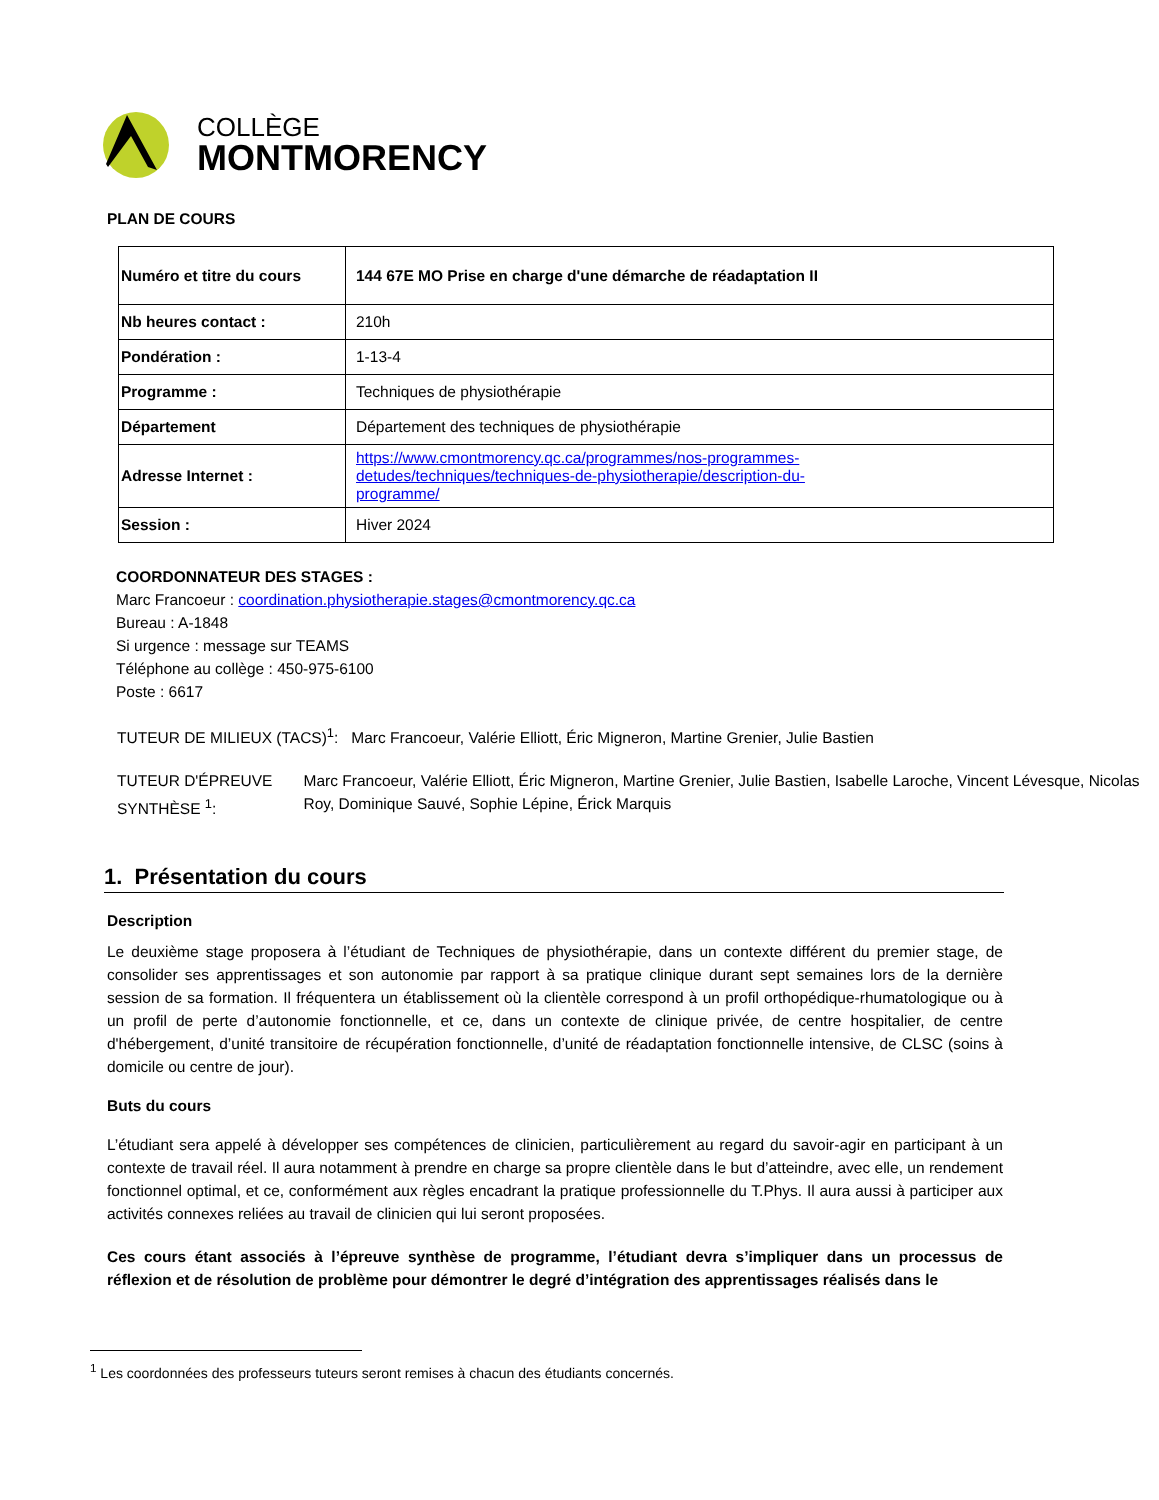COLLÈGE
MONTMORENCY
PLAN DE COURS
| Numéro et titre du cours | 144 67E MO Prise en charge d'une démarche de réadaptation II |
| Nb heures contact : | 210h |
| Pondération : | 1-13-4 |
| Programme : | Techniques de physiothérapie |
| Département | Département des techniques de physiothérapie |
| Adresse Internet : | https://www.cmontmorency.qc.ca/programmes/nos-programmes- detudes/techniques/techniques-de-physiotherapie/description-du- programme/ |
| Session : | Hiver 2024 |
COORDONNATEUR DES STAGES :
Marc Francoeur : coordination.physiotherapie.stages@cmontmorency.qc.ca
Bureau : A-1848
Si urgence : message sur TEAMS
Téléphone au collège : 450-975-6100
Poste : 6617
TUTEUR DE MILIEUX (TACS)<sup>1</sup>: Marc Francoeur, Valérie Elliott, Éric Migneron, Martine Grenier, Julie Bastien
TUTEUR D'ÉPREUVE SYNTHÈSE <sup>1</sup>: Marc Francoeur, Valérie Elliott, Éric Migneron, Martine Grenier, Julie Bastien, Isabelle Laroche, Vincent Lévesque, Nicolas Roy, Dominique Sauvé, Sophie Lépine, Érick Marquis
1. Présentation du cours
Description
Le deuxième stage proposera à l’étudiant de Techniques de physiothérapie, dans un contexte différent du premier stage, de consolider ses apprentissages et son autonomie par rapport à sa pratique clinique durant sept semaines lors de la dernière session de sa formation. Il fréquentera un établissement où la clientèle correspond à un profil orthopédique-rhumatologique ou à un profil de perte d’autonomie fonctionnelle, et ce, dans un contexte de clinique privée, de centre hospitalier, de centre d'hébergement, d’unité transitoire de récupération fonctionnelle, d’unité de réadaptation fonctionnelle intensive, de CLSC (soins à domicile ou centre de jour).
Buts du cours
L’étudiant sera appelé à développer ses compétences de clinicien, particulièrement au regard du savoir-agir en participant à un contexte de travail réel. Il aura notamment à prendre en charge sa propre clientèle dans le but d’atteindre, avec elle, un rendement fonctionnel optimal, et ce, conformément aux règles encadrant la pratique professionnelle du T.Phys. Il aura aussi à participer aux activités connexes reliées au travail de clinicien qui lui seront proposées.
Ces cours étant associés à l’épreuve synthèse de programme, l’étudiant devra s’impliquer dans un processus de réflexion et de résolution de problème pour démontrer le degré d’intégration des apprentissages réalisés dans le
<sup>1</sup> Les coordonnées des professeurs tuteurs seront remises à chacun des étudiants concernés.